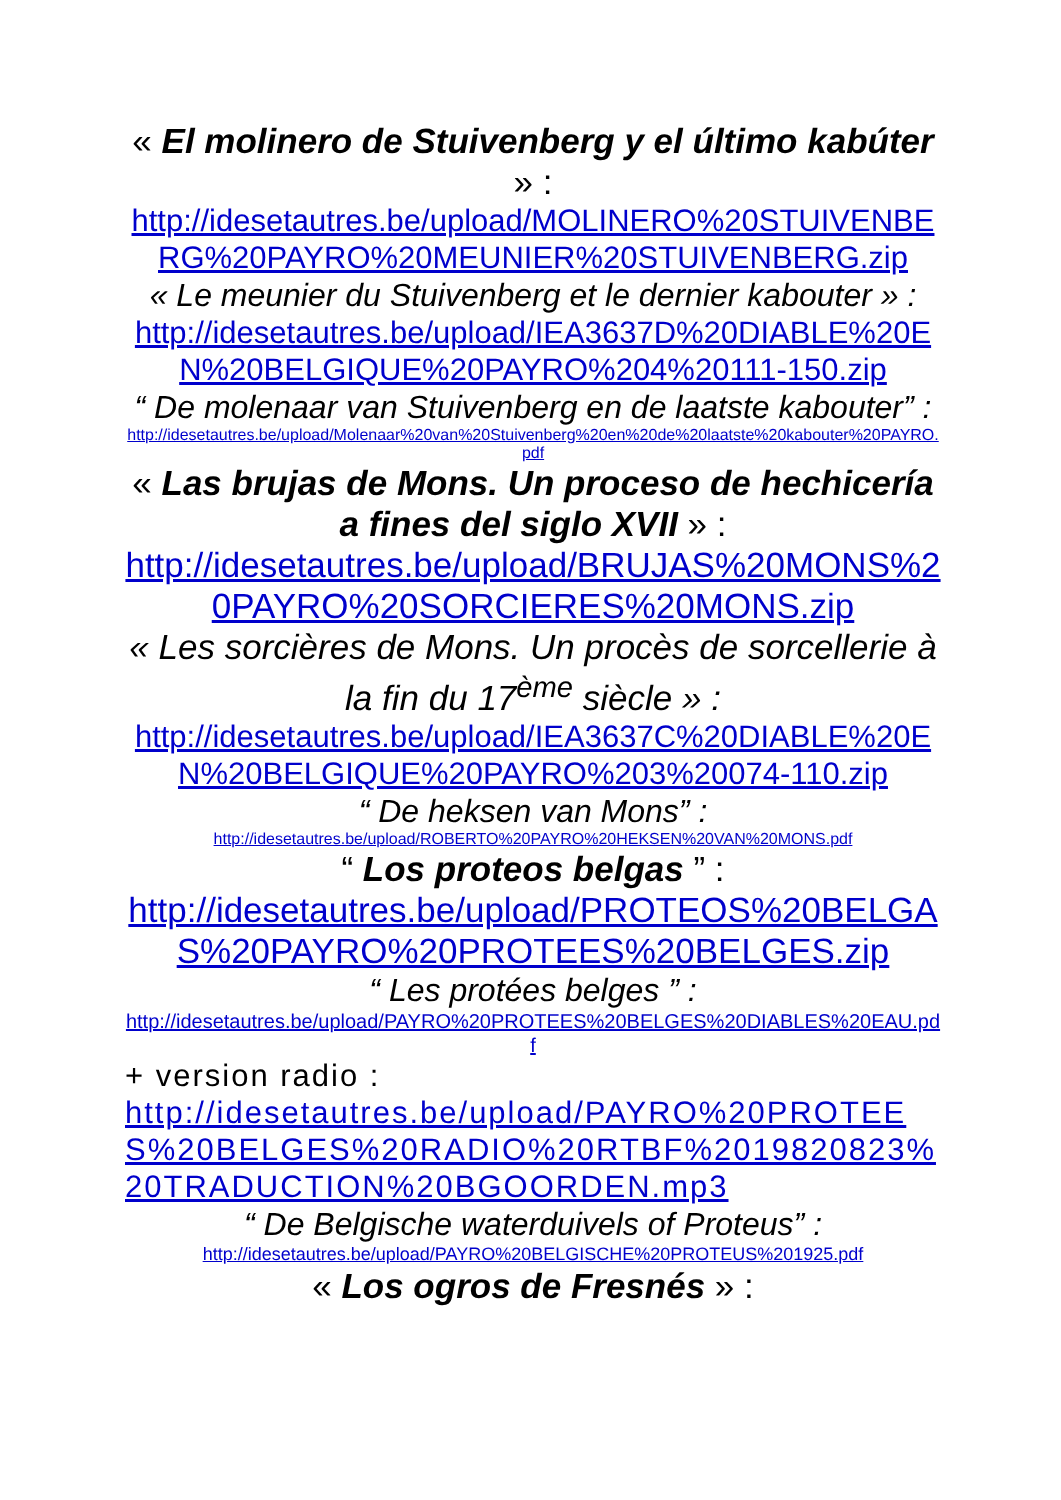« El molinero de Stuivenberg y el último kabúter » :
http://idesetautres.be/upload/MOLINERO%20STUIVENBERG%20PAYRO%20MEUNIER%20STUIVENBERG.zip
« Le meunier du Stuivenberg et le dernier kabouter » :
http://idesetautres.be/upload/IEA3637D%20DIABLE%20EN%20BELGIQUE%20PAYRO%204%20111-150.zip
“ De molenaar van Stuivenberg en de laatste kabouter” :
http://idesetautres.be/upload/Molenaar%20van%20Stuivenberg%20en%20de%20laatste%20kabouter%20PAYRO.pdf
« Las brujas de Mons. Un proceso de hechicería a fines del siglo XVII » :
http://idesetautres.be/upload/BRUJAS%20MONS%20PAYRO%20SORCIERES%20MONS.zip
« Les sorcières de Mons. Un procès de sorcellerie à la fin du 17<sup>ème</sup> siècle » :
http://idesetautres.be/upload/IEA3637C%20DIABLE%20EN%20BELGIQUE%20PAYRO%203%20074-110.zip
“ De heksen van Mons” :
http://idesetautres.be/upload/ROBERTO%20PAYRO%20HEKSEN%20VAN%20MONS.pdf
“ Los proteos belgas ” :
http://idesetautres.be/upload/PROTEOS%20BELGAS%20PAYRO%20PROTEES%20BELGES.zip
“ Les protées belges ” :
http://idesetautres.be/upload/PAYRO%20PROTEES%20BELGES%20DIABLES%20EAU.pdf
+ version radio :
http://idesetautres.be/upload/PAYRO%20PROTEES%20BELGES%20RADIO%20RTBF%2019820823%20TRADUCTION%20BGOORDEN.mp3
“ De Belgische waterduivels of Proteus” :
http://idesetautres.be/upload/PAYRO%20BELGISCHE%20PROTEUS%201925.pdf
« Los ogros de Fresnés » :